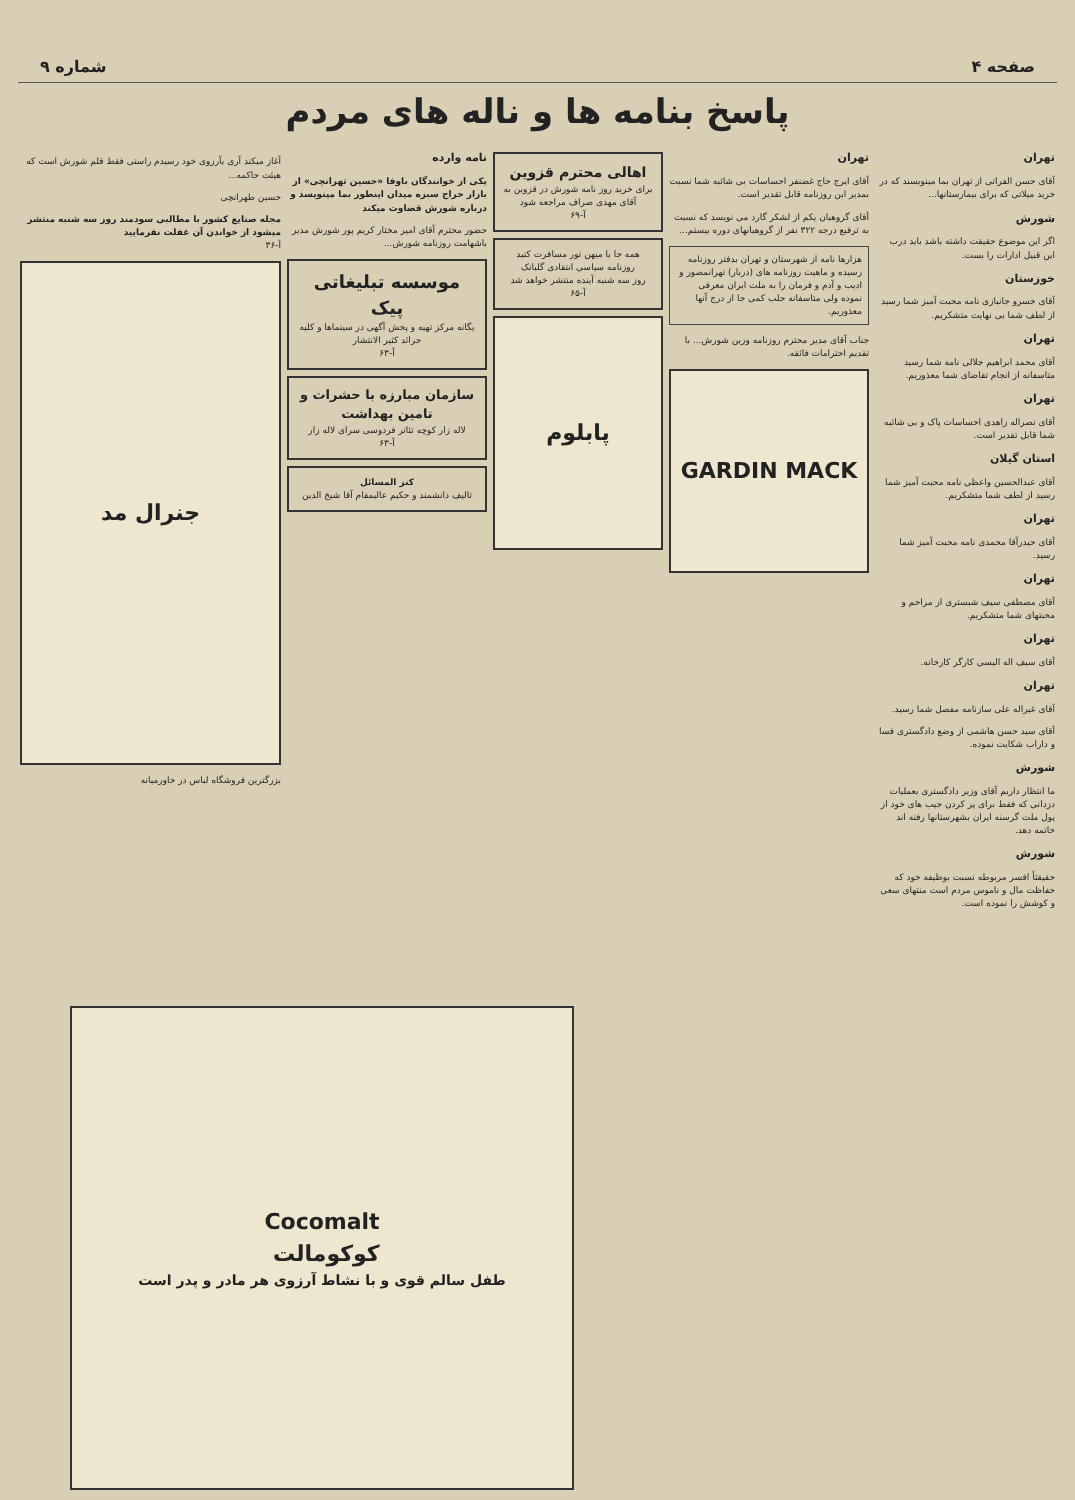صفحه ۴ شماره ۹
پاسخ بنامه ها و ناله های مردم
تهران
آقای حسن الفراتی از تهران بما مینویسند که در خرید میلاتی که برای بیمارستانها...
شورش
اگر این موضوع حقیقت داشته باشد باید درب این قبیل ادارات را بست.
خوزستان
آقای خسرو جانبازی نامه محبت آمیز شما رسید از لطف شما بی نهایت متشکریم.
تهران
آقای محمد ابراهیم جلالی نامه شما رسید متاسفانه از انجام تقاضای شما معذوریم.
تهران
آقای نصراله زاهدی احساسات پاک و بی شائبه شما قابل تقدیر است.
استان گیلان
آقای عبدالحسین واعظی نامه محبت آمیز شما رسید از لطف شما متشکریم.
تهران
آقای حیدرآقا محمدی نامه محبت آمیز شما رسید.
تهران
آقای مصطفی سیف شبستری از مراحم و محبتهای شما متشکریم.
تهران
آقای سیف اله الیسی کارگر کارخانه.
تهران
آقای غیراله علی سازنامه مفصل شما رسید.
آقای سید حسن هاشمی از وضع دادگستری فسا و داراب شکایت نموده.
شورش
ما انتظار داریم آقای وزیر دادگستری بعملیات دزدانی که فقط برای پر کردن جیب های خود از پول ملت گرسنه ایران بشهرستانها رفته اند خاتمه دهد.
شورش
حقیقتاً افسر مربوطه نسبت بوظیفه خود که حفاظت مال و ناموس مردم است منتهای سعی و کوشش را نموده است.
تهران
آقای ایرج حاج غضنفر احساسات بی شائبه شما نسبت بمدیر این روزنامه قابل تقدیر است.
آقای گروهبان یکم از لشکر گارد می نویسد که نسبت به ترفیع درجه ۳۲۲ نفر از گروهبانهای دوره بیستم...
هزارها نامه از شهرستان و تهران بدفتر روزنامه رسیده و ماهیت روزنامه های (دربار) تهرانمصور و ادیب و آدم و فرمان را به ملت ایران معرفی نموده ولی متاسفانه جلب کمی جا از درج آنها معذوریم.
جناب آقای مدیر محترم روزنامه وزین شورش... با تقدیم احترامات فائقه.
GARDIN MACK
اهالی محترم قزوین
برای خرید روز نامه شورش در قزوین به آقای مهدی صراف مراجعه شود
آ-۶۹
همه جا با میهن تور مسافرت کنید
روزنامه سیاسی انتقادی گلبانک
روز سه شنبه آینده منتشر خواهد شد
آ-۶۵
پابلوم
نامه وارده
یکی از خوانندگان باوفا «حسین تهرانچی» از بازار حراج سبزه میدان اینطور بما مینویسد و درباره شورش قضاوت میکند
حضور محترم آقای امیر مختار کریم پور شورش مدیر باشهامت روزنامه شورش...
موسسه تبلیغاتی پیک
یگانه مرکز تهیه و پخش آگهی در سینماها و کلیه جرائد کثیر الانتشار
آ-۶۳
سازمان مبارزه با حشرات و تامین بهداشت
لاله زار کوچه تئاتر فردوسی سرای لاله زار
آ-۶۳
کنز المسائل
تالیف دانشمند و حکیم عالیمقام آقا شیخ الدین
آغاز میکند آری بآرزوی خود رسیدم راستی فقط قلم شورش است که هیئت حاکمه...
حسین طهرانچی
مجله صنایع کشور با مطالبی سودمند روز سه شنبه منتشر میشود از خواندن آن غفلت نفرمایید
آ-۳۶
جنرال مد
بزرگترین فروشگاه لباس در خاورمیانه
Cocomalt
کوکومالت
طفل سالم قوی و با نشاط آرزوی هر مادر و پدر است